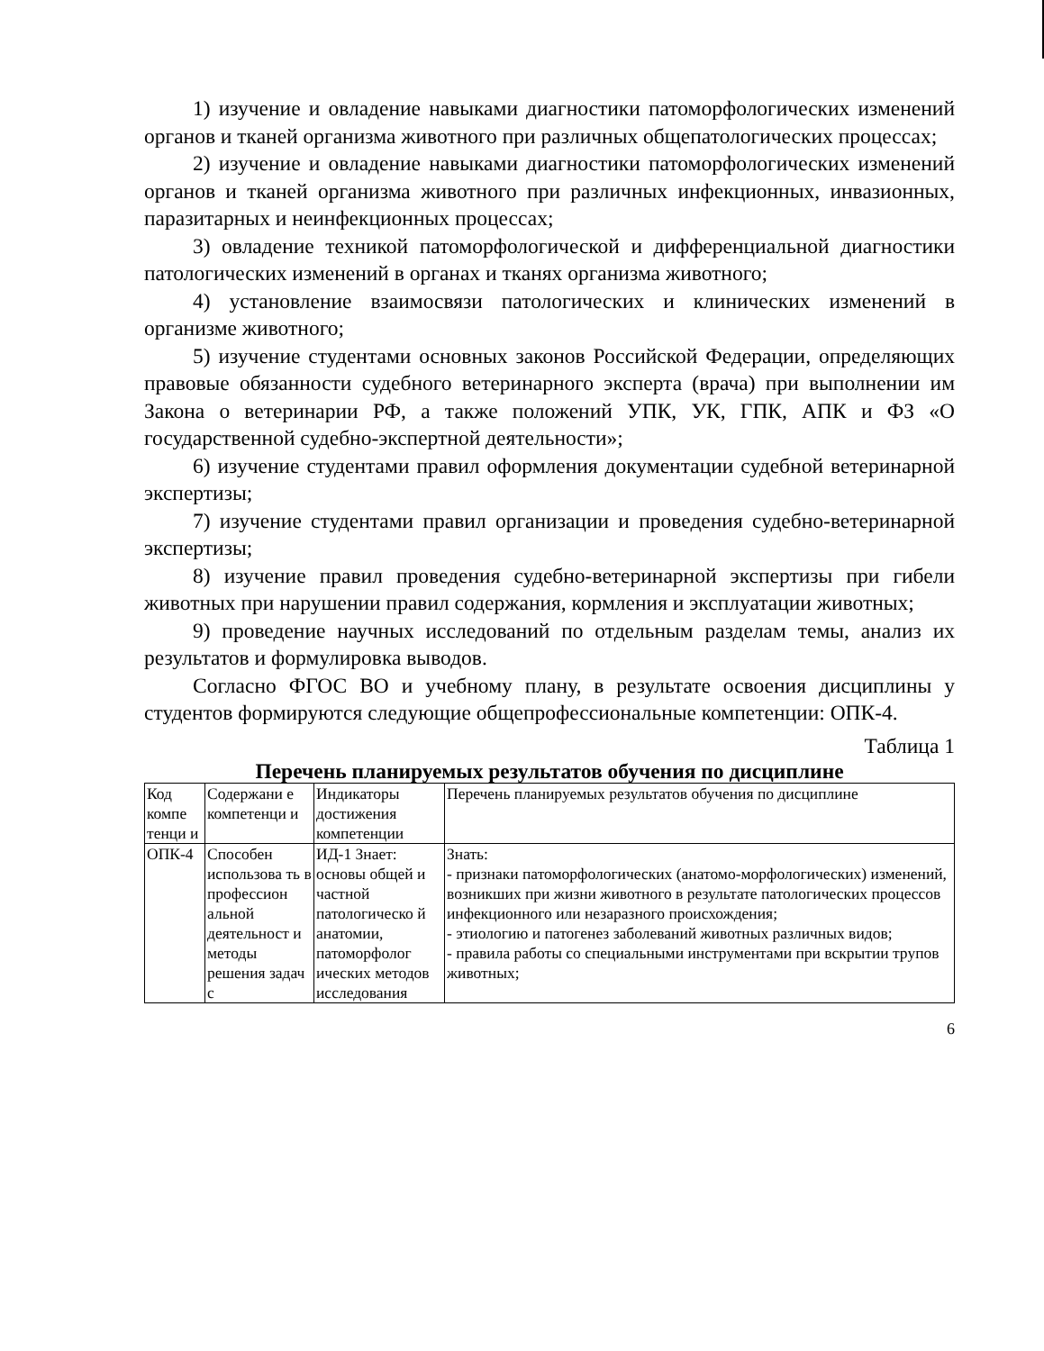1) изучение и овладение навыками диагностики патоморфологических изменений органов и тканей организма животного при различных общепатологических процессах;
2) изучение и овладение навыками диагностики патоморфологических изменений органов и тканей организма животного при различных инфекционных, инвазионных, паразитарных и неинфекционных процессах;
3) овладение техникой патоморфологической и дифференциальной диагностики патологических изменений в органах и тканях организма животного;
4) установление взаимосвязи патологических и клинических изменений в организме животного;
5) изучение студентами основных законов Российской Федерации, определяющих правовые обязанности судебного ветеринарного эксперта (врача) при выполнении им Закона о ветеринарии РФ, а также положений УПК, УК, ГПК, АПК и ФЗ «О государственной судебно-экспертной деятельности»;
6) изучение студентами правил оформления документации судебной ветеринарной экспертизы;
7) изучение студентами правил организации и проведения судебно-ветеринарной экспертизы;
8) изучение правил проведения судебно-ветеринарной экспертизы при гибели животных при нарушении правил содержания, кормления и эксплуатации животных;
9) проведение научных исследований по отдельным разделам темы, анализ их результатов и формулировка выводов.
Согласно ФГОС ВО и учебному плану, в результате освоения дисциплины у студентов формируются следующие общепрофессиональные компетенции: ОПК-4.
Таблица 1
Перечень планируемых результатов обучения по дисциплине
| Код компе тенци и | Содержани е компетенци и | Индикаторы достижения компетенции | Перечень планируемых результатов обучения по дисциплине |
| ОПК-4 | Способен использова ть в профессион альной деятельност и методы решения задач с | ИД-1 Знает: основы общей и частной патологическо й анатомии, патоморфолог ических методов исследования | Знать: - признаки патоморфологических (анатомо-морфологических) изменений, возникших при жизни животного в результате патологических процессов инфекционного или незаразного происхождения; - этиологию и патогенез заболеваний животных различных видов; - правила работы со специальными инструментами при вскрытии трупов животных; |
6